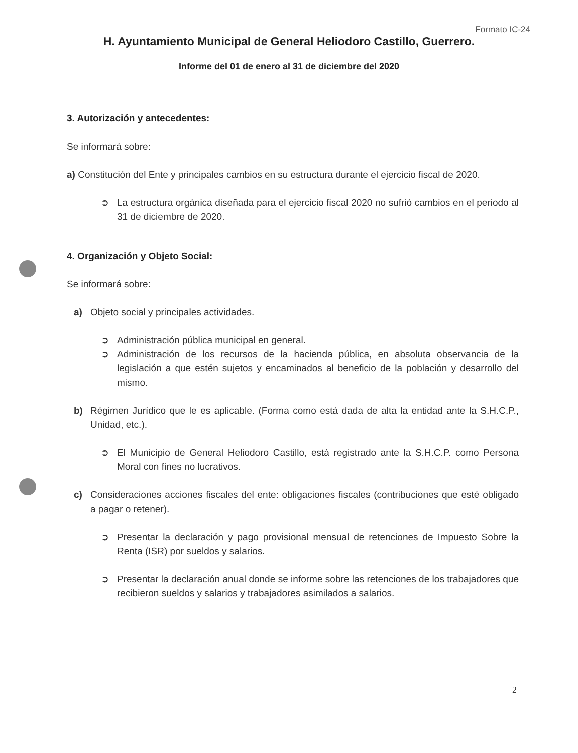Formato IC-24
H. Ayuntamiento Municipal de General Heliodoro Castillo, Guerrero.
Informe del 01 de enero al 31 de diciembre del 2020
3. Autorización y antecedentes:
Se informará sobre:
a) Constitución del Ente y principales cambios en su estructura durante el ejercicio fiscal de 2020.
➲ La estructura orgánica diseñada para el ejercicio fiscal 2020 no sufrió cambios en el periodo al 31 de diciembre de 2020.
4. Organización y Objeto Social:
Se informará sobre:
a) Objeto social y principales actividades.
➲ Administración pública municipal en general.
➲ Administración de los recursos de la hacienda pública, en absoluta observancia de la legislación a que estén sujetos y encaminados al beneficio de la población y desarrollo del mismo.
b) Régimen Jurídico que le es aplicable. (Forma como está dada de alta la entidad ante la S.H.C.P., Unidad, etc.).
➲ El Municipio de General Heliodoro Castillo, está registrado ante la S.H.C.P. como Persona Moral con fines no lucrativos.
c) Consideraciones acciones fiscales del ente: obligaciones fiscales (contribuciones que esté obligado a pagar o retener).
➲ Presentar la declaración y pago provisional mensual de retenciones de Impuesto Sobre la Renta (ISR) por sueldos y salarios.
➲ Presentar la declaración anual donde se informe sobre las retenciones de los trabajadores que recibieron sueldos y salarios y trabajadores asimilados a salarios.
2